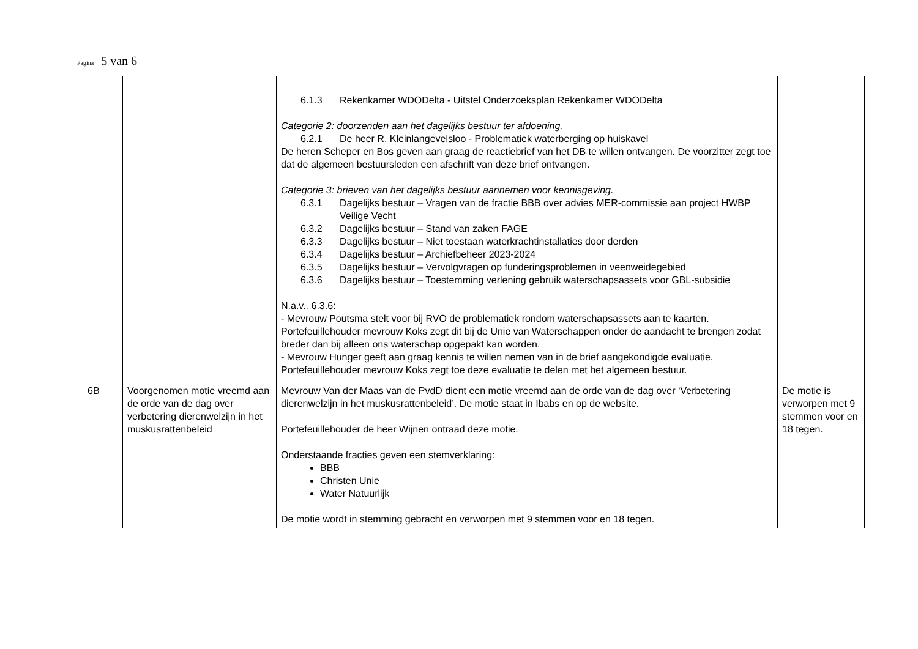Pagina 5 van 6
| | | 6.1.3 Rekenkamer WDODelta - Uitstel Onderzoeksplan Rekenkamer WDODelta Categorie 2: doorzenden aan het dagelijks bestuur ter afdoening. 6.2.1 De heer R. Kleinlangevelsloo - Problematiek waterberging op huiskavel De heren Scheper en Bos geven aan graag de reactiebrief van het DB te willen ontvangen. De voorzitter zegt toe dat de algemeen bestuursleden een afschrift van deze brief ontvangen. Categorie 3: brieven van het dagelijks bestuur aannemen voor kennisgeving. 6.3.1 Dagelijks bestuur – Vragen van de fractie BBB over advies MER-commissie aan project HWBP Veilige Vecht 6.3.2 Dagelijks bestuur – Stand van zaken FAGE 6.3.3 Dagelijks bestuur – Niet toestaan waterkrachtinstallaties door derden 6.3.4 Dagelijks bestuur – Archiefbeheer 2023-2024 6.3.5 Dagelijks bestuur – Vervolgvragen op funderingsproblemen in veenweidegebied 6.3.6 Dagelijks bestuur – Toestemming verlening gebruik waterschapsassets voor GBL-subsidie N.a.v.. 6.3.6: - Mevrouw Poutsma stelt voor bij RVO de problematiek rondom waterschapsassets aan te kaarten. Portefeuillehouder mevrouw Koks zegt dit bij de Unie van Waterschappen onder de aandacht te brengen zodat breder dan bij alleen ons waterschap opgepakt kan worden. - Mevrouw Hunger geeft aan graag kennis te willen nemen van in de brief aangekondigde evaluatie. Portefeuillehouder mevrouw Koks zegt toe deze evaluatie te delen met het algemeen bestuur. | |
| 6B | Voorgenomen motie vreemd aan de orde van de dag over verbetering dierenwelzijn in het muskusrattenbeleid | Mevrouw Van der Maas van de PvdD dient een motie vreemd aan de orde van de dag over ‘Verbetering dierenwelzijn in het muskusrattenbeleid’. De motie staat in Ibabs en op de website. Portefeuillehouder de heer Wijnen ontraad deze motie. Onderstaande fracties geven een stemverklaring: BBB Christen Unie Water Natuurlijk De motie wordt in stemming gebracht en verworpen met 9 stemmen voor en 18 tegen. | De motie is verworpen met 9 stemmen voor en 18 tegen. |